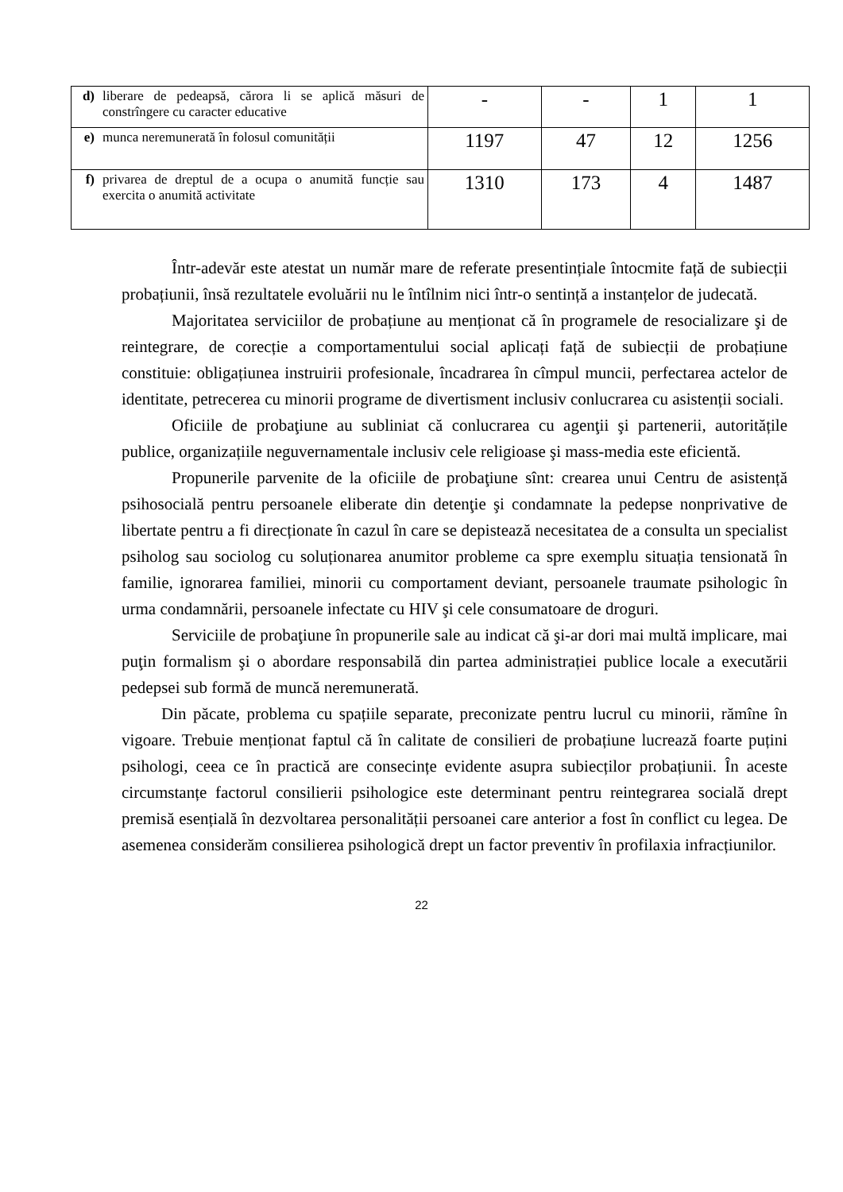| d) | liberare de pedeapsă, cărora li se aplică măsuri de constrîngere cu caracter educative | - | - | 1 | 1 |
| e) | munca neremunerată în folosul comunității | 1197 | 47 | 12 | 1256 |
| f) | privarea de dreptul de a ocupa o anumită funcție sau exercita o anumită activitate | 1310 | 173 | 4 | 1487 |
Într-adevăr este atestat un număr mare de referate presentințiale întocmite față de subiecții probațiunii, însă rezultatele evoluării nu le întîlnim nici într-o sentință a instanțelor de judecată.
Majoritatea serviciilor de probațiune au menționat că în programele de resocializare şi de reintegrare, de corecție a comportamentului social aplicați față de subiecții de probațiune constituie: obligațiunea instruirii profesionale, încadrarea în cîmpul muncii, perfectarea actelor de identitate, petrecerea cu minorii programe de divertisment inclusiv conlucrarea cu asistenții sociali.
Oficiile de probaţiune au subliniat că conlucrarea cu agenţii şi partenerii, autoritățile publice, organizațiile neguvernamentale inclusiv cele religioase şi mass-media este eficientă.
Propunerile parvenite de la oficiile de probaţiune sînt: crearea unui Centru de asistență psihosocială pentru persoanele eliberate din detenţie şi condamnate la pedepse nonprivative de libertate pentru a fi direcționate în cazul în care se depistează necesitatea de a consulta un specialist psiholog sau sociolog cu soluționarea anumitor probleme ca spre exemplu situația tensionată în familie, ignorarea familiei, minorii cu comportament deviant, persoanele traumate psihologic în urma condamnării, persoanele infectate cu HIV şi cele consumatoare de droguri.
Serviciile de probaţiune în propunerile sale au indicat că şi-ar dori mai multă implicare, mai puţin formalism şi o abordare responsabilă din partea administrației publice locale a executării pedepsei sub formă de muncă neremunerată.
Din păcate, problema cu spațiile separate, preconizate pentru lucrul cu minorii, rămîne în vigoare. Trebuie menționat faptul că în calitate de consilieri de probațiune lucrează foarte puțini psihologi, ceea ce în practică are consecințe evidente asupra subiecților probațiunii. În aceste circumstanțe factorul consilierii psihologice este determinant pentru reintegrarea socială drept premisă esențială în dezvoltarea personalității persoanei care anterior a fost în conflict cu legea. De asemenea considerăm consilierea psihologică drept un factor preventiv în profilaxia infracțiunilor.
22